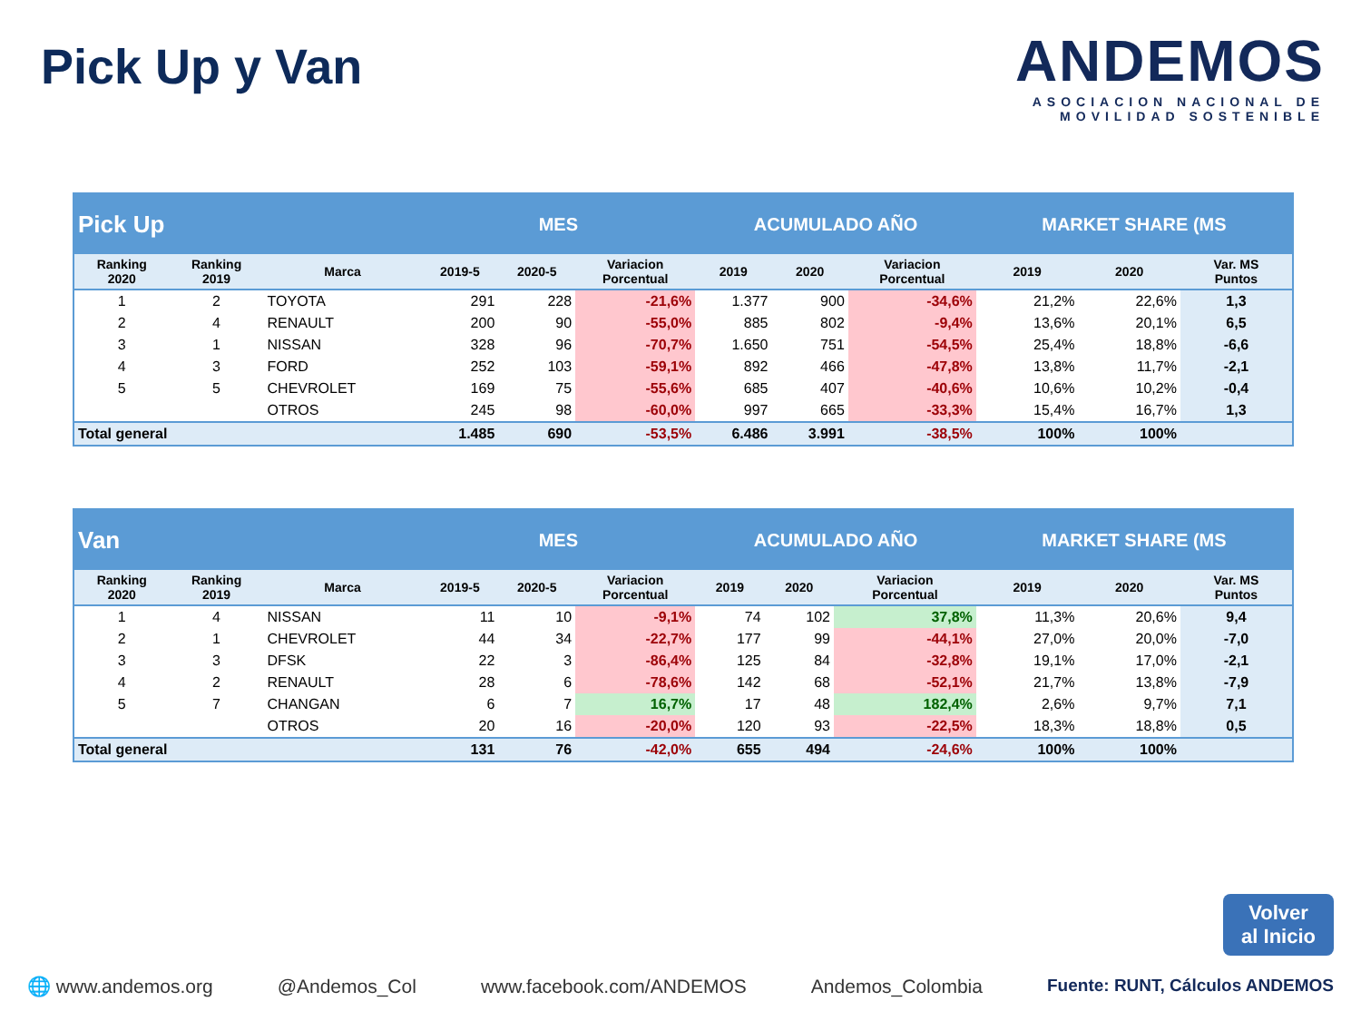Pick Up y Van
ANDEMOS
ASOCIACION NACIONAL DE
MOVILIDAD SOSTENIBLE
| Pick Up | | | MES | | | ACUMULADO AÑO | | | MARKET SHARE (MS | | |
| --- | --- | --- | --- | --- | --- | --- | --- | --- | --- | --- | --- |
| Ranking 2020 | Ranking 2019 | Marca | 2019-5 | 2020-5 | Variacion Porcentual | 2019 | 2020 | Variacion Porcentual | 2019 | 2020 | Var. MS Puntos |
| 1 | 2 | TOYOTA | 291 | 228 | -21,6% | 1.377 | 900 | -34,6% | 21,2% | 22,6% | 1,3 |
| 2 | 4 | RENAULT | 200 | 90 | -55,0% | 885 | 802 | -9,4% | 13,6% | 20,1% | 6,5 |
| 3 | 1 | NISSAN | 328 | 96 | -70,7% | 1.650 | 751 | -54,5% | 25,4% | 18,8% | -6,6 |
| 4 | 3 | FORD | 252 | 103 | -59,1% | 892 | 466 | -47,8% | 13,8% | 11,7% | -2,1 |
| 5 | 5 | CHEVROLET | 169 | 75 | -55,6% | 685 | 407 | -40,6% | 10,6% | 10,2% | -0,4 |
| | | OTROS | 245 | 98 | -60,0% | 997 | 665 | -33,3% | 15,4% | 16,7% | 1,3 |
| Total general | | | 1.485 | 690 | -53,5% | 6.486 | 3.991 | -38,5% | 100% | 100% | |
| Van | | | MES | | | ACUMULADO AÑO | | | MARKET SHARE (MS | | |
| --- | --- | --- | --- | --- | --- | --- | --- | --- | --- | --- | --- |
| Ranking 2020 | Ranking 2019 | Marca | 2019-5 | 2020-5 | Variacion Porcentual | 2019 | 2020 | Variacion Porcentual | 2019 | 2020 | Var. MS Puntos |
| 1 | 4 | NISSAN | 11 | 10 | -9,1% | 74 | 102 | 37,8% | 11,3% | 20,6% | 9,4 |
| 2 | 1 | CHEVROLET | 44 | 34 | -22,7% | 177 | 99 | -44,1% | 27,0% | 20,0% | -7,0 |
| 3 | 3 | DFSK | 22 | 3 | -86,4% | 125 | 84 | -32,8% | 19,1% | 17,0% | -2,1 |
| 4 | 2 | RENAULT | 28 | 6 | -78,6% | 142 | 68 | -52,1% | 21,7% | 13,8% | -7,9 |
| 5 | 7 | CHANGAN | 6 | 7 | 16,7% | 17 | 48 | 182,4% | 2,6% | 9,7% | 7,1 |
| | | OTROS | 20 | 16 | -20,0% | 120 | 93 | -22,5% | 18,3% | 18,8% | 0,5 |
| Total general | | | 131 | 76 | -42,0% | 655 | 494 | -24,6% | 100% | 100% | |
Volver
al Inicio
🌐 www.andemos.org @Andemos_Col www.facebook.com/ANDEMOS Andemos_Colombia Fuente: RUNT, Cálculos ANDEMOS